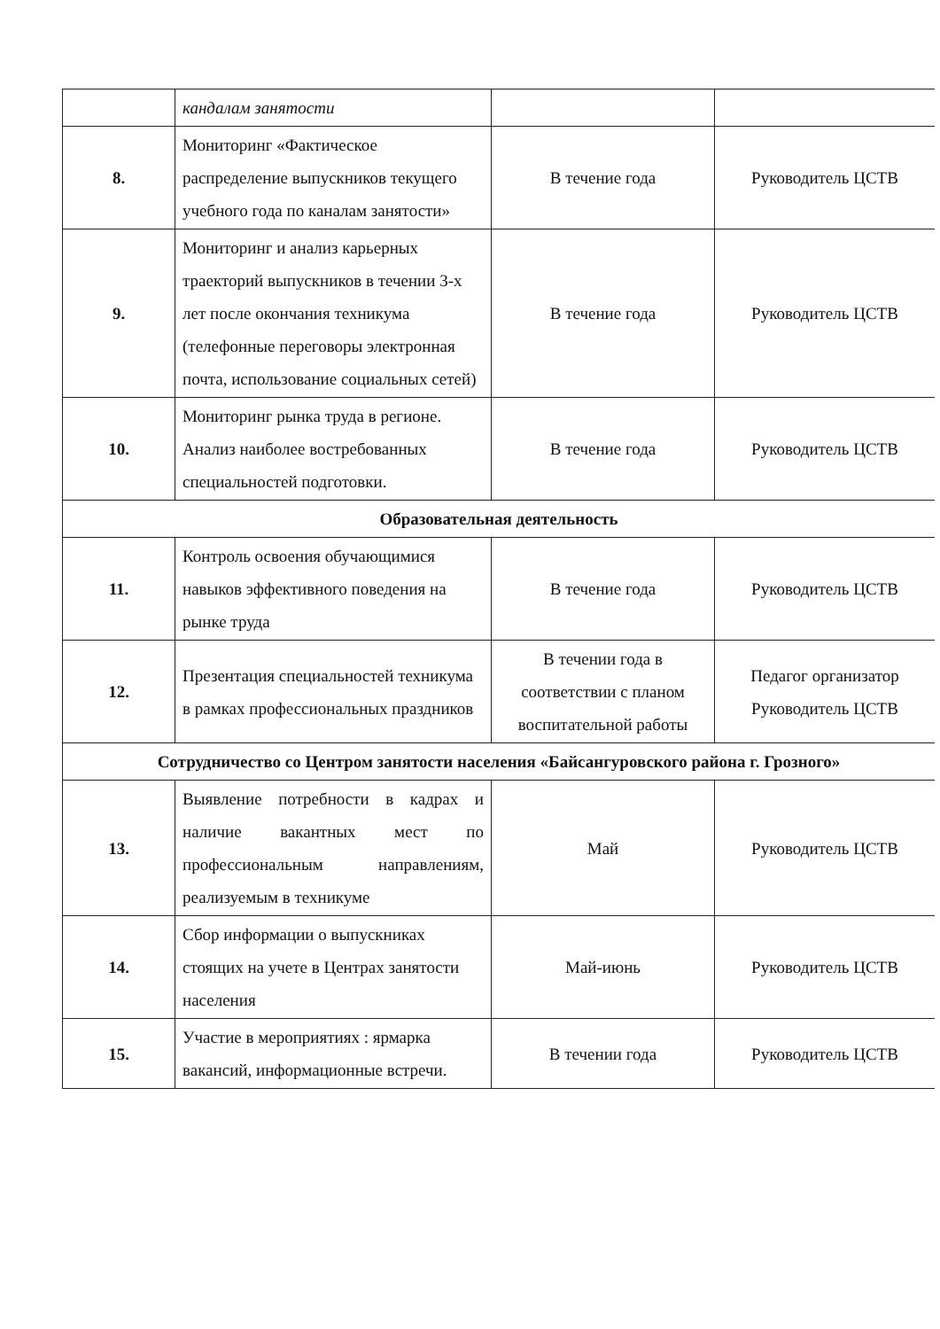| | кандалам занятости | | |
| 8. | Мониторинг «Фактическое распределение выпускников текущего учебного года по каналам занятости» | В течение года | Руководитель ЦСТВ |
| 9. | Мониторинг и анализ карьерных траекторий выпускников в течении 3-х лет после окончания техникума (телефонные переговоры электронная почта, использование социальных сетей) | В течение года | Руководитель ЦСТВ |
| 10. | Мониторинг рынка труда в регионе. Анализ наиболее востребованных специальностей подготовки. | В течение года | Руководитель ЦСТВ |
| Образовательная деятельность | | | |
| 11. | Контроль освоения обучающимися навыков эффективного поведения на рынке труда | В течение года | Руководитель ЦСТВ |
| 12. | Презентация специальностей техникума в рамках профессиональных праздников | В течении года в соответствии с планом воспитательной работы | Педагог организатор Руководитель ЦСТВ |
| Сотрудничество со Центром занятости населения «Байсангуровского района г. Грозного» | | | |
| 13. | Выявление потребности в кадрах и наличие вакантных мест по профессиональным направлениям, реализуемым в техникуме | Май | Руководитель ЦСТВ |
| 14. | Сбор информации о выпускниках стоящих на учете в Центрах занятости населения | Май-июнь | Руководитель ЦСТВ |
| 15. | Участие в мероприятиях : ярмарка вакансий, информационные встречи. | В течении года | Руководитель ЦСТВ |